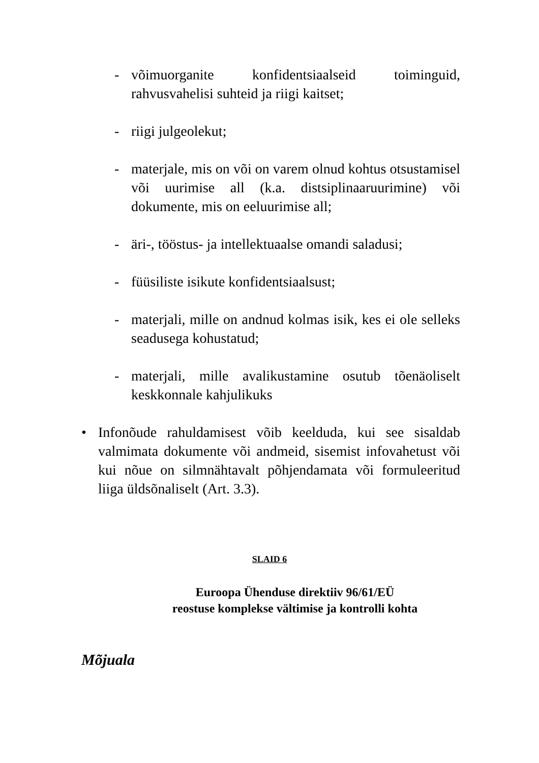- võimuorganite konfidentsiaalseid toiminguid, rahvusvahelisi suhteid ja riigi kaitset;
- riigi julgeolekut;
- materjale, mis on või on varem olnud kohtus otsustamisel või uurimise all (k.a. distsiplinaaruurimine) või dokumente, mis on eeluurimise all;
- äri-, tööstus- ja intellektuaalse omandi saladusi;
- füüsiliste isikute konfidentsiaalsust;
- materjali, mille on andnud kolmas isik, kes ei ole selleks seadusega kohustatud;
- materjali, mille avalikustamine osutub tõenäoliselt keskkonnale kahjulikuks
• Infonõude rahuldamisest võib keelduda, kui see sisaldab valmimata dokumente või andmeid, sisemist infovahetust või kui nõue on silmnähtavalt põhjendamata või formuleeritud liiga üldsõnaliselt (Art. 3.3).
SLAID 6
Euroopa Ühenduse direktiiv 96/61/EÜ
reostuse komplekse vältimise ja kontrolli kohta
Mõjuala